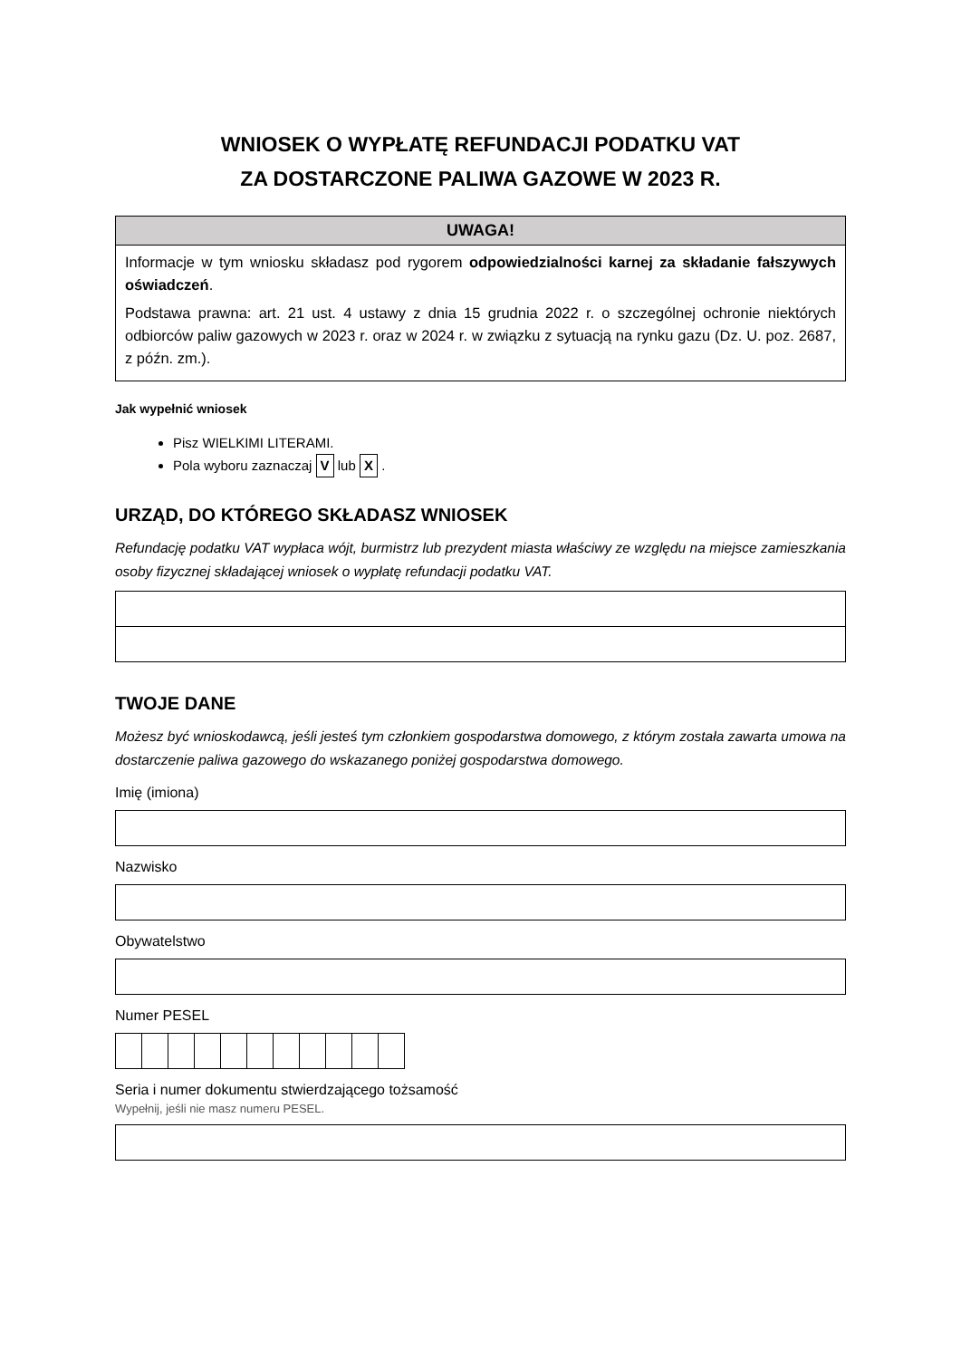WNIOSEK O WYPŁATĘ REFUNDACJI PODATKU VAT
ZA DOSTARCZONE PALIWA GAZOWE W 2023 R.
UWAGA!
Informacje w tym wniosku składasz pod rygorem odpowiedzialności karnej za składanie fałszywych oświadczeń.
Podstawa prawna: art. 21 ust. 4 ustawy z dnia 15 grudnia 2022 r. o szczególnej ochronie niektórych odbiorców paliw gazowych w 2023 r. oraz w 2024 r. w związku z sytuacją na rynku gazu (Dz. U. poz. 2687, z późn. zm.).
Jak wypełnić wniosek
Pisz WIELKIMI LITERAMI.
Pola wyboru zaznaczaj V lub X .
URZĄD, DO KTÓREGO SKŁADASZ WNIOSEK
Refundację podatku VAT wypłaca wójt, burmistrz lub prezydent miasta właściwy ze względu na miejsce zamieszkania osoby fizycznej składającej wniosek o wypłatę refundacji podatku VAT.
TWOJE DANE
Możesz być wnioskodawcą, jeśli jesteś tym członkiem gospodarstwa domowego, z którym została zawarta umowa na dostarczenie paliwa gazowego do wskazanego poniżej gospodarstwa domowego.
Imię (imiona)
Nazwisko
Obywatelstwo
Numer PESEL
Seria i numer dokumentu stwierdzającego tożsamość
Wypełnij, jeśli nie masz numeru PESEL.